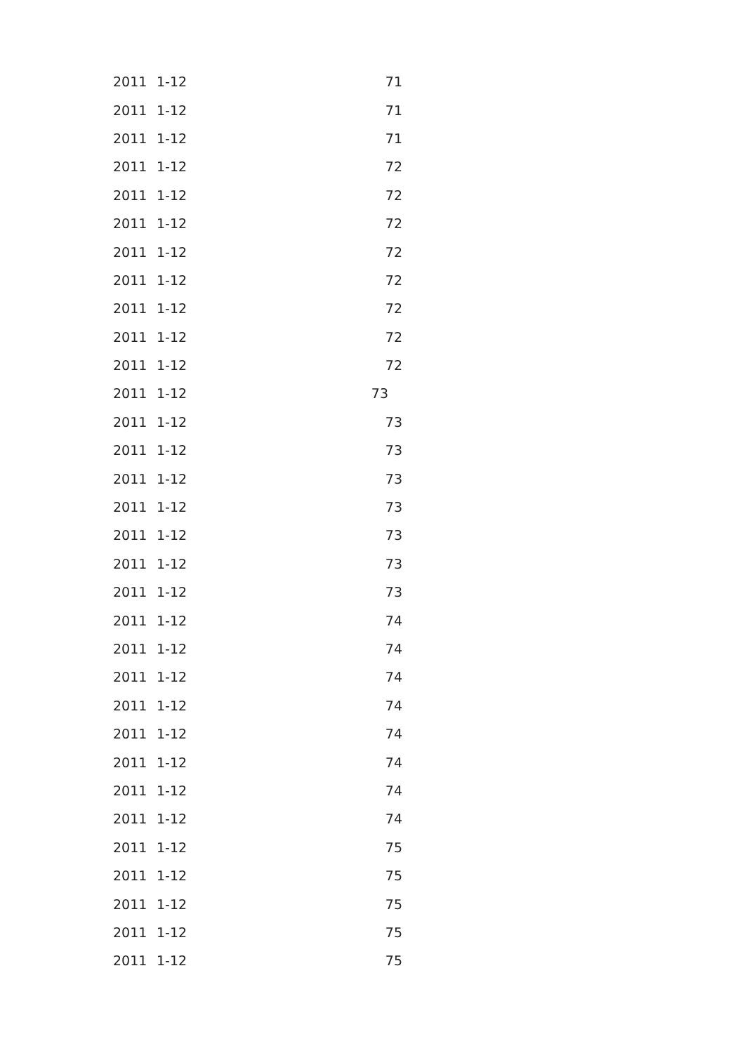2011 1-12 71
2011 1-12 71
2011 1-12 71
2011 1-12 72
2011 1-12 72
2011 1-12 72
2011 1-12 72
2011 1-12 72
2011 1-12 72
2011 1-12 72
2011 1-12 72
2011 1-12 73
2011 1-12 73
2011 1-12 73
2011 1-12 73
2011 1-12 73
2011 1-12 73
2011 1-12 73
2011 1-12 73
2011 1-12 74
2011 1-12 74
2011 1-12 74
2011 1-12 74
2011 1-12 74
2011 1-12 74
2011 1-12 74
2011 1-12 74
2011 1-12 75
2011 1-12 75
2011 1-12 75
2011 1-12 75
2011 1-12 75